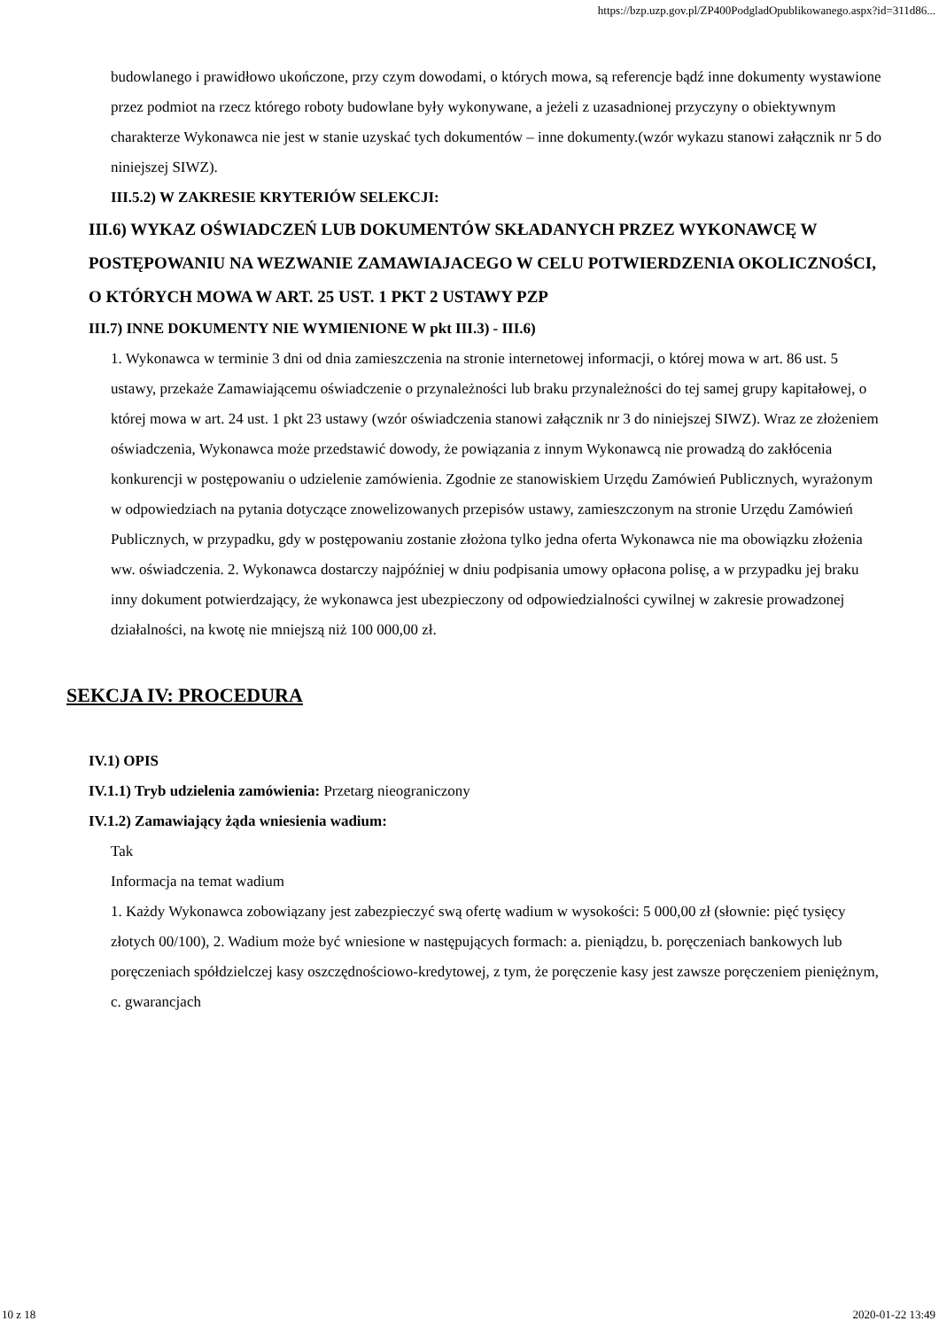https://bzp.uzp.gov.pl/ZP400PodgladOpublikowanego.aspx?id=311d86...
budowlanego i prawidłowo ukończone, przy czym dowodami, o których mowa, są referencje bądź inne dokumenty wystawione przez podmiot na rzecz którego roboty budowlane były wykonywane, a jeżeli z uzasadnionej przyczyny o obiektywnym charakterze Wykonawca nie jest w stanie uzyskać tych dokumentów – inne dokumenty.(wzór wykazu stanowi załącznik nr 5 do niniejszej SIWZ).
III.5.2) W ZAKRESIE KRYTERIÓW SELEKCJI:
III.6) WYKAZ OŚWIADCZEŃ LUB DOKUMENTÓW SKŁADANYCH PRZEZ WYKONAWCĘ W POSTĘPOWANIU NA WEZWANIE ZAMAWIAJACEGO W CELU POTWIERDZENIA OKOLICZNOŚCI, O KTÓRYCH MOWA W ART. 25 UST. 1 PKT 2 USTAWY PZP
III.7) INNE DOKUMENTY NIE WYMIENIONE W pkt III.3) - III.6)
1. Wykonawca w terminie 3 dni od dnia zamieszczenia na stronie internetowej informacji, o której mowa w art. 86 ust. 5 ustawy, przekaże Zamawiającemu oświadczenie o przynależności lub braku przynależności do tej samej grupy kapitałowej, o której mowa w art. 24 ust. 1 pkt 23 ustawy (wzór oświadczenia stanowi załącznik nr 3 do niniejszej SIWZ). Wraz ze złożeniem oświadczenia, Wykonawca może przedstawić dowody, że powiązania z innym Wykonawcą nie prowadzą do zakłócenia konkurencji w postępowaniu o udzielenie zamówienia. Zgodnie ze stanowiskiem Urzędu Zamówień Publicznych, wyrażonym w odpowiedziach na pytania dotyczące znowelizowanych przepisów ustawy, zamieszczonym na stronie Urzędu Zamówień Publicznych, w przypadku, gdy w postępowaniu zostanie złożona tylko jedna oferta Wykonawca nie ma obowiązku złożenia ww. oświadczenia. 2. Wykonawca dostarczy najpóźniej w dniu podpisania umowy opłacona polisę, a w przypadku jej braku inny dokument potwierdzający, że wykonawca jest ubezpieczony od odpowiedzialności cywilnej w zakresie prowadzonej działalności, na kwotę nie mniejszą niż 100 000,00 zł.
SEKCJA IV: PROCEDURA
IV.1) OPIS
IV.1.1) Tryb udzielenia zamówienia: Przetarg nieograniczony
IV.1.2) Zamawiający żąda wniesienia wadium:
Tak
Informacja na temat wadium
1. Każdy Wykonawca zobowiązany jest zabezpieczyć swą ofertę wadium w wysokości: 5 000,00 zł (słownie: pięć tysięcy złotych 00/100), 2. Wadium może być wniesione w następujących formach: a. pieniądzu, b. poręczeniach bankowych lub poręczeniach spółdzielczej kasy oszczędnościowo-kredytowej, z tym, że poręczenie kasy jest zawsze poręczeniem pieniężnym, c. gwarancjach
10 z 18 2020-01-22 13:49